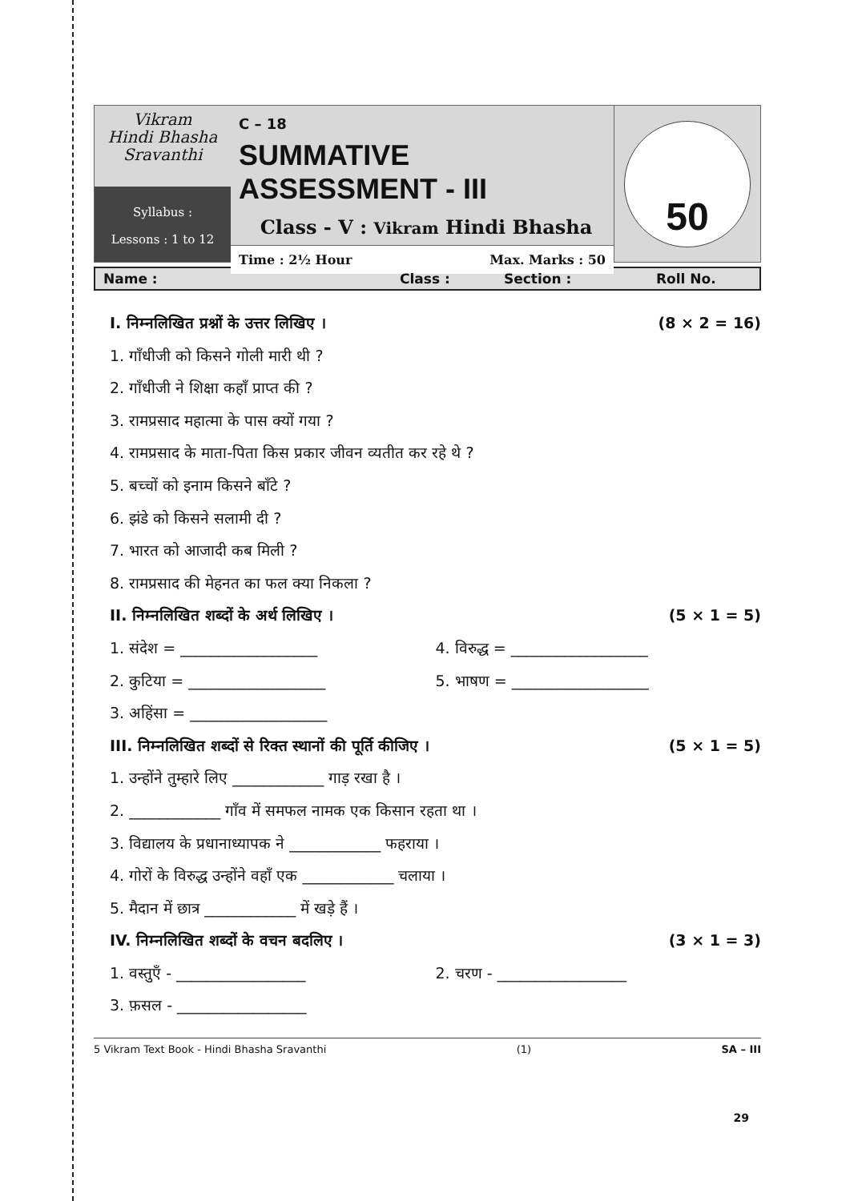Vikram
Hindi Bhasha
Sravanthi
Syllabus :
Lessons : 1 to 12
C – 18
SUMMATIVE ASSESSMENT - III
Class - V : Vikram Hindi Bhasha
Time : 2½ Hour Max. Marks : 50
50
Name : Class : Section : Roll No.
I. निम्नलिखित प्रश्नों के उत्तर लिखिए । (8 × 2 = 16)
1. गाँधीजी को किसने गोली मारी थी ?
2. गाँधीजी ने शिक्षा कहाँ प्राप्त की ?
3. रामप्रसाद महात्मा के पास क्यों गया ?
4. रामप्रसाद के माता-पिता किस प्रकार जीवन व्यतीत कर रहे थे ?
5. बच्चों को इनाम किसने बाँटे ?
6. झंडे को किसने सलामी दी ?
7. भारत को आजादी कब मिली ?
8. रामप्रसाद की मेहनत का फल क्या निकला ?
II. निम्नलिखित शब्दों के अर्थ लिखिए । (5 × 1 = 5)
1. संदेश = __________________ 4. विरुद्ध = __________________
2. कुटिया = __________________ 5. भाषण = __________________
3. अहिंसा = __________________
III. निम्नलिखित शब्दों से रिक्त स्थानों की पूर्ति कीजिए । (5 × 1 = 5)
1. उन्होंने तुम्हारे लिए ____________ गाड़ रखा है ।
2. ____________ गाँव में समफल नामक एक किसान रहता था ।
3. विद्यालय के प्रधानाध्यापक ने ____________ फहराया ।
4. गोरों के विरुद्ध उन्होंने वहाँ एक ____________ चलाया ।
5. मैदान में छात्र ____________ में खड़े हैं ।
IV. निम्नलिखित शब्दों के वचन बदलिए । (3 × 1 = 3)
1. वस्तुएँ - _________________ 2. चरण - _________________
3. फ़सल - _________________
5 Vikram Text Book - Hindi Bhasha Sravanthi (1) SA – III
29